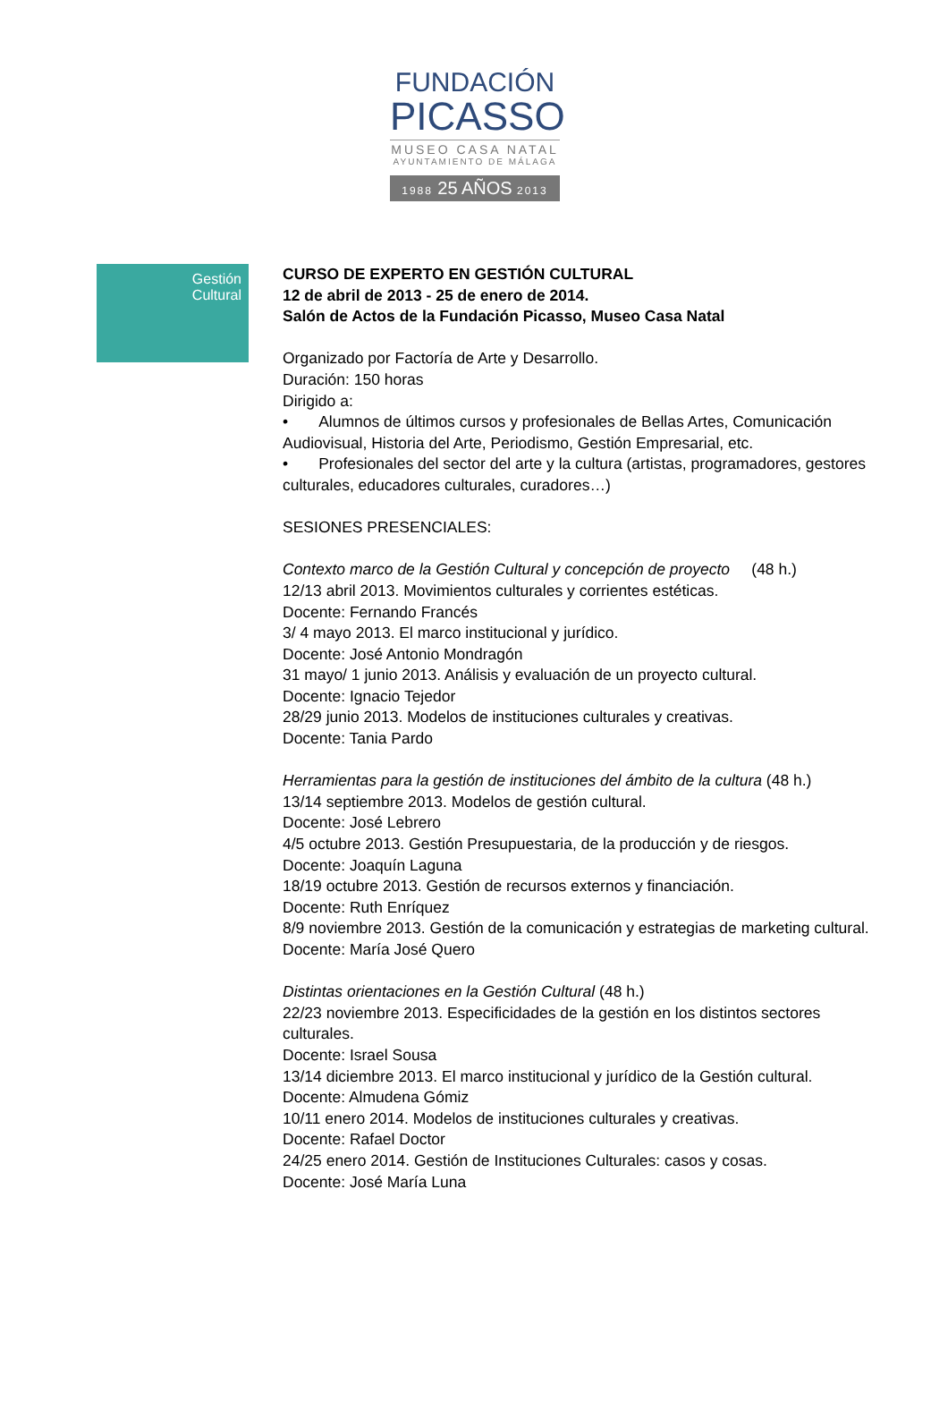FUNDACIÓN
PICASSO
MUSEO CASA NATAL
AYUNTAMIENTO DE MÁLAGA
1988 25 AÑOS 2013
Gestión
Cultural
CURSO DE EXPERTO EN GESTIÓN CULTURAL
12 de abril de 2013 - 25 de enero de 2014.
Salón de Actos de la Fundación Picasso, Museo Casa Natal
Organizado por Factoría de Arte y Desarrollo.
Duración: 150 horas
Dirigido a:
• Alumnos de últimos cursos y profesionales de Bellas Artes, Comunicación Audiovisual, Historia del Arte, Periodismo, Gestión Empresarial, etc.
• Profesionales del sector del arte y la cultura (artistas, programadores, gestores culturales, educadores culturales, curadores…)
SESIONES PRESENCIALES:
Contexto marco de la Gestión Cultural y concepción de proyecto (48 h.)
12/13 abril 2013. Movimientos culturales y corrientes estéticas.
Docente: Fernando Francés
3/ 4 mayo 2013. El marco institucional y jurídico.
Docente: José Antonio Mondragón
31 mayo/ 1 junio 2013. Análisis y evaluación de un proyecto cultural.
Docente: Ignacio Tejedor
28/29 junio 2013. Modelos de instituciones culturales y creativas.
Docente: Tania Pardo
Herramientas para la gestión de instituciones del ámbito de la cultura (48 h.)
13/14 septiembre 2013. Modelos de gestión cultural.
Docente: José Lebrero
4/5 octubre 2013. Gestión Presupuestaria, de la producción y de riesgos.
Docente: Joaquín Laguna
18/19 octubre 2013. Gestión de recursos externos y financiación.
Docente: Ruth Enríquez
8/9 noviembre 2013. Gestión de la comunicación y estrategias de marketing cultural.
Docente: María José Quero
Distintas orientaciones en la Gestión Cultural (48 h.)
22/23 noviembre 2013. Especificidades de la gestión en los distintos sectores culturales.
Docente: Israel Sousa
13/14 diciembre 2013. El marco institucional y jurídico de la Gestión cultural.
Docente: Almudena Gómiz
10/11 enero 2014. Modelos de instituciones culturales y creativas.
Docente: Rafael Doctor
24/25 enero 2014. Gestión de Instituciones Culturales: casos y cosas.
Docente: José María Luna